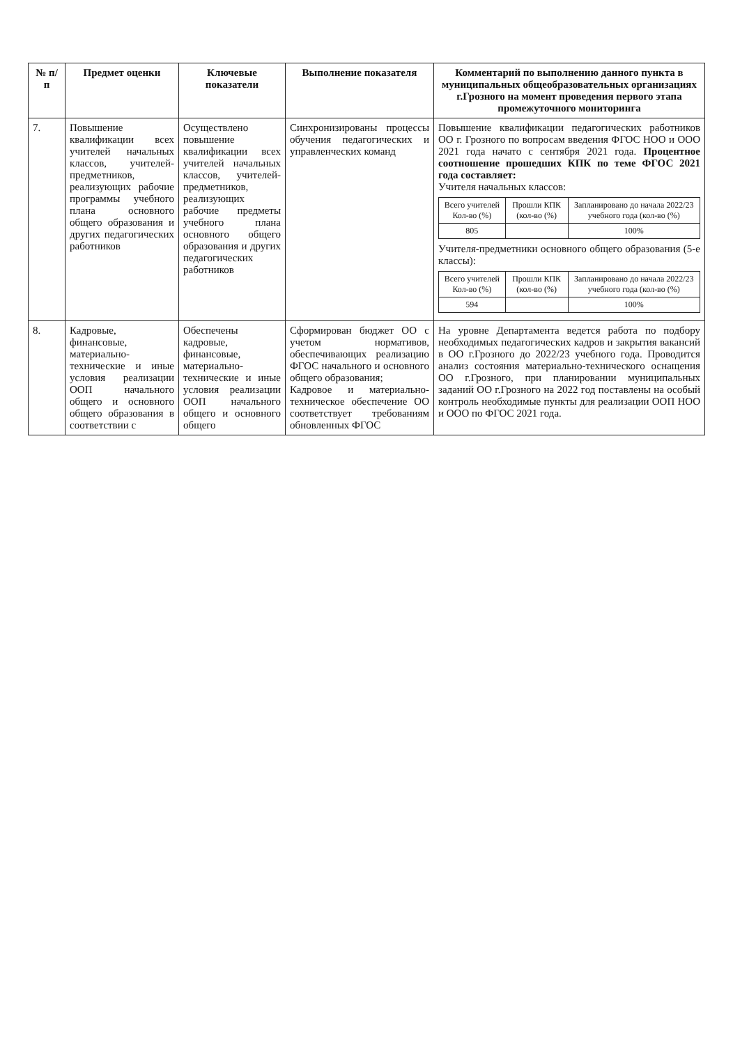| № п/п | Предмет оценки | Ключевые показатели | Выполнение показателя | Комментарий по выполнению данного пункта в муниципальных общеобразовательных организациях г.Грозного на момент проведения первого этапа промежуточного мониторинга |
| --- | --- | --- | --- | --- |
| 7. | Повышение квалификации всех учителей начальных классов, учителей-предметников, реализующих рабочие программы учебного плана основного общего образования и других педагогических работников | Осуществлено повышение квалификации всех учителей начальных классов, учителей-предметников, реализующих рабочие предметы учебного плана основного общего образования и других педагогических работников | Синхронизированы процессы обучения педагогических и управленческих команд | Повышение квалификации педагогических работников ОО г. Грозного по вопросам введения ФГОС НОО и ООО 2021 года начато с сентября 2021 года. Процентное соотношение прошедших КПК по теме ФГОС 2021 года составляет: Учителя начальных классов: / Всего учителей Кол-во (%) / Прошли КПК (кол-во (%) / Запланировано до начала 2022/23 учебного года (кол-во (%) / / --- / --- / --- / / 805 / / 100% / Учителя-предметники основного общего образования (5-е классы): / Всего учителей Кол-во (%) / Прошли КПК (кол-во (%) / Запланировано до начала 2022/23 учебного года (кол-во (%) / / --- / --- / --- / / 594 / / 100% / |
| 8. | Кадровые, финансовые, материально-технические и иные условия реализации ООП начального общего и основного общего образования в соответствии с | Обеспечены кадровые, финансовые, материально-технические и иные условия реализации ООП начального общего и основного общего | Сформирован бюджет ОО с учетом нормативов, обеспечивающих реализацию ФГОС начального и основного общего образования; Кадровое и материально-техническое обеспечение ОО соответствует требованиям обновленных ФГОС | На уровне Департамента ведется работа по подбору необходимых педагогических кадров и закрытия вакансий в ОО г.Грозного до 2022/23 учебного года. Проводится анализ состояния материально-технического оснащения ОО г.Грозного, при планировании муниципальных заданий ОО г.Грозного на 2022 год поставлены на особый контроль необходимые пункты для реализации ООП НОО и ООО по ФГОС 2021 года. |